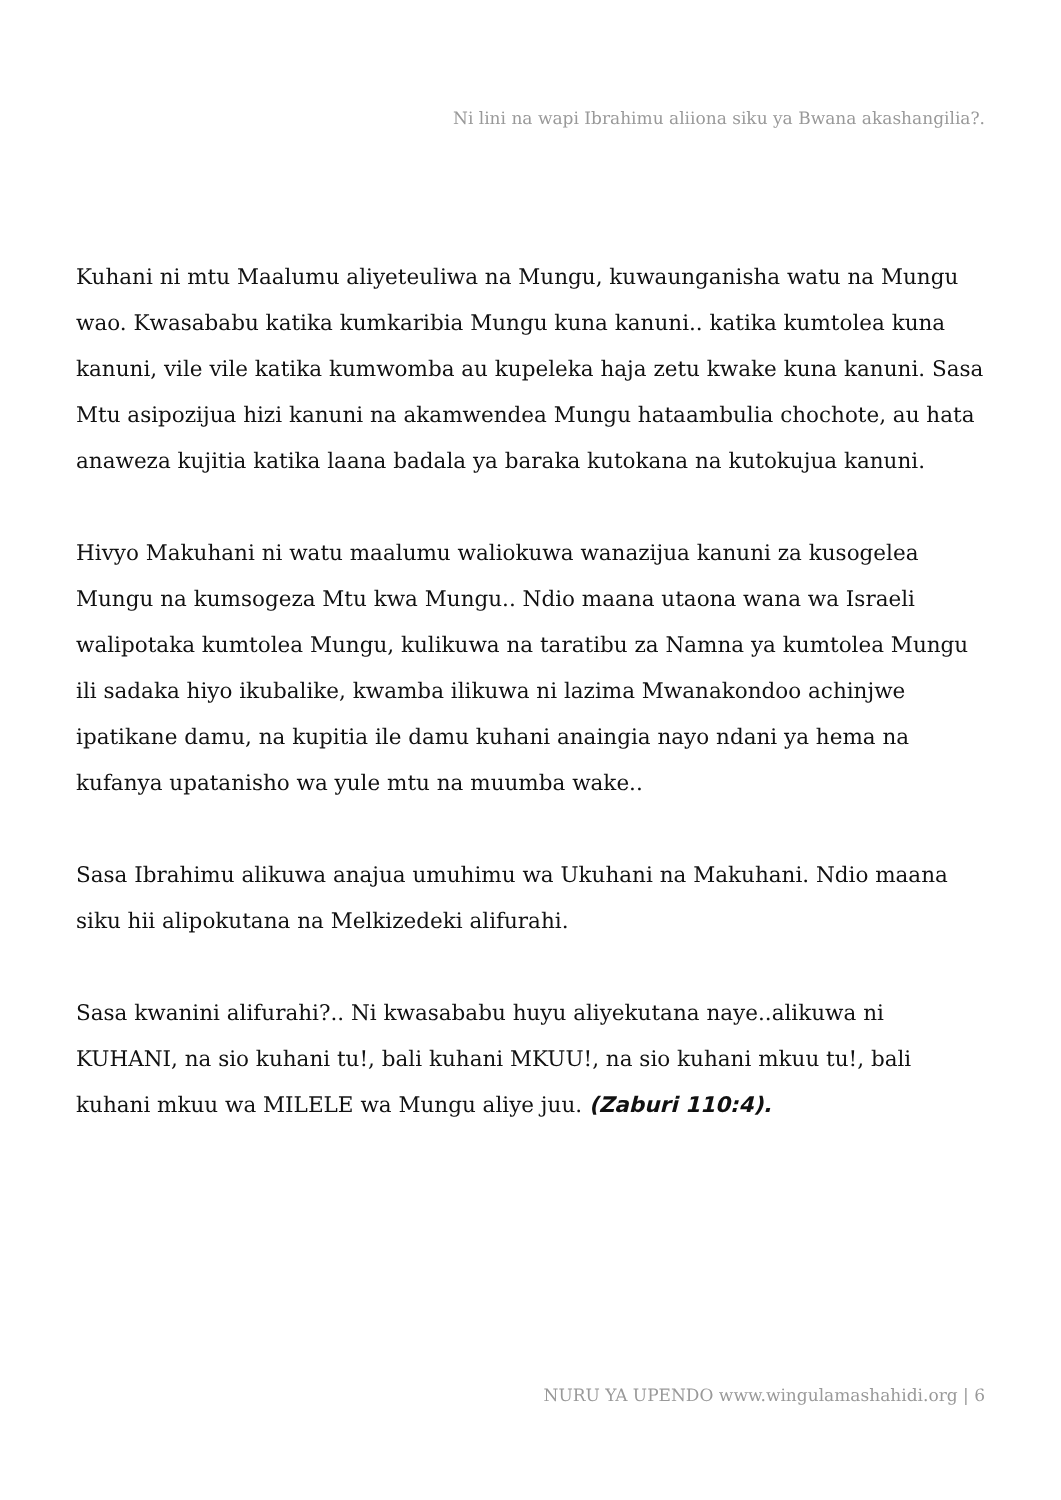Ni lini na wapi Ibrahimu aliiona siku ya Bwana akashangilia?.
Kuhani ni mtu Maalumu aliyeteuliwa na Mungu, kuwaunganisha watu na Mungu wao. Kwasababu katika kumkaribia Mungu kuna kanuni.. katika kumtolea kuna kanuni, vile vile katika kumwomba au kupeleka haja zetu kwake kuna kanuni. Sasa Mtu asipozijua hizi kanuni na akamwendea Mungu hataambulia chochote, au hata anaweza kujitia katika laana badala ya baraka kutokana na kutokujua kanuni.
Hivyo Makuhani ni watu maalumu waliokuwa wanazijua kanuni za kusogelea Mungu na kumsogeza Mtu kwa Mungu.. Ndio maana utaona wana wa Israeli walipotaka kumtolea Mungu, kulikuwa na taratibu za Namna ya kumtolea Mungu ili sadaka hiyo ikubalike, kwamba ilikuwa ni lazima Mwanakondoo achinjwe ipatikane damu, na kupitia ile damu kuhani anaingia nayo ndani ya hema na kufanya upatanisho wa yule mtu na muumba wake..
Sasa Ibrahimu alikuwa anajua umuhimu wa Ukuhani na Makuhani. Ndio maana siku hii alipokutana na Melkizedeki alifurahi.
Sasa kwanini alifurahi?.. Ni kwasababu huyu aliyekutana naye..alikuwa ni KUHANI, na sio kuhani tu!, bali kuhani MKUU!, na sio kuhani mkuu tu!, bali kuhani mkuu wa MILELE wa Mungu aliye juu. (Zaburi 110:4).
NURU YA UPENDO www.wingulamashahidi.org | 6